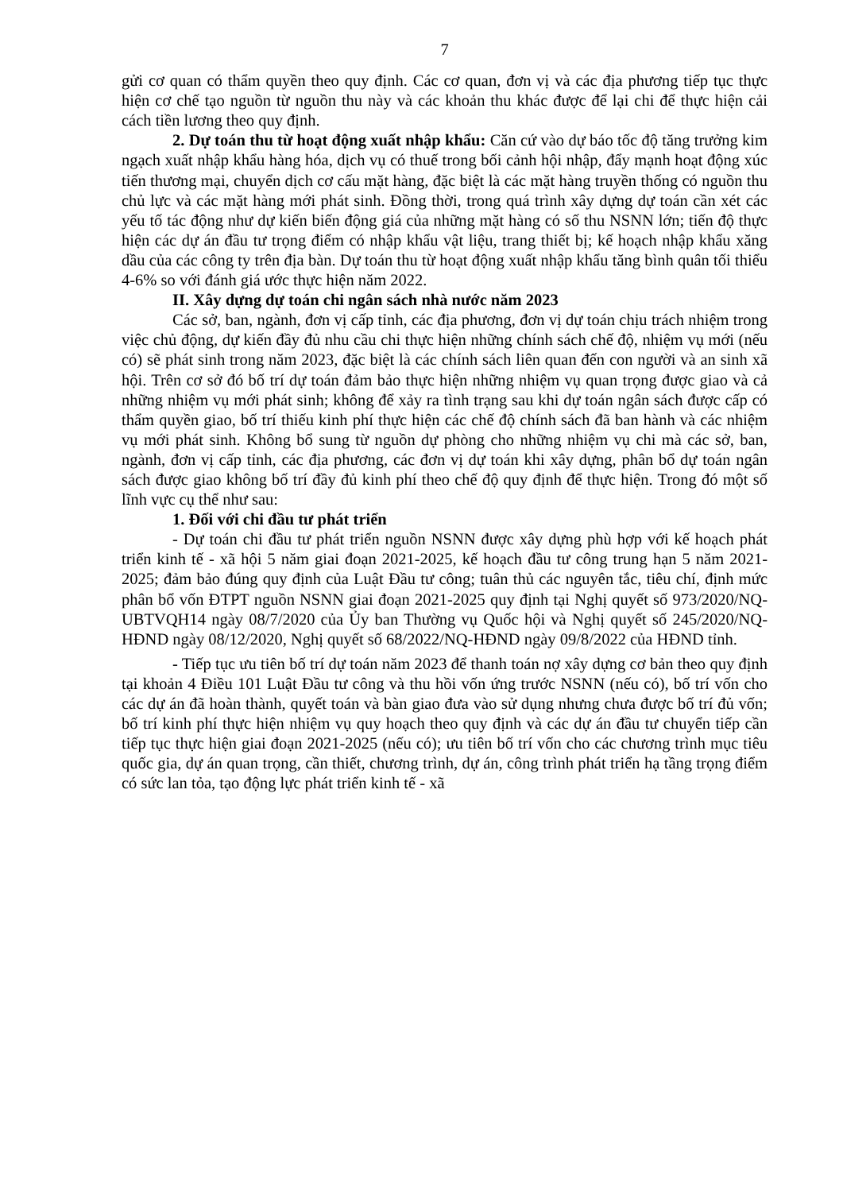7
gửi cơ quan có thẩm quyền theo quy định. Các cơ quan, đơn vị và các địa phương tiếp tục thực hiện cơ chế tạo nguồn từ nguồn thu này và các khoản thu khác được để lại chi để thực hiện cải cách tiền lương theo quy định.
2. Dự toán thu từ hoạt động xuất nhập khẩu: Căn cứ vào dự báo tốc độ tăng trưởng kim ngạch xuất nhập khẩu hàng hóa, dịch vụ có thuế trong bối cảnh hội nhập, đẩy mạnh hoạt động xúc tiến thương mại, chuyển dịch cơ cấu mặt hàng, đặc biệt là các mặt hàng truyền thống có nguồn thu chủ lực và các mặt hàng mới phát sinh. Đồng thời, trong quá trình xây dựng dự toán cần xét các yếu tố tác động như dự kiến biến động giá của những mặt hàng có số thu NSNN lớn; tiến độ thực hiện các dự án đầu tư trọng điểm có nhập khẩu vật liệu, trang thiết bị; kế hoạch nhập khẩu xăng dầu của các công ty trên địa bàn. Dự toán thu từ hoạt động xuất nhập khẩu tăng bình quân tối thiểu 4-6% so với đánh giá ước thực hiện năm 2022.
II. Xây dựng dự toán chi ngân sách nhà nước năm 2023
Các sở, ban, ngành, đơn vị cấp tỉnh, các địa phương, đơn vị dự toán chịu trách nhiệm trong việc chủ động, dự kiến đầy đủ nhu cầu chi thực hiện những chính sách chế độ, nhiệm vụ mới (nếu có) sẽ phát sinh trong năm 2023, đặc biệt là các chính sách liên quan đến con người và an sinh xã hội. Trên cơ sở đó bố trí dự toán đảm bảo thực hiện những nhiệm vụ quan trọng được giao và cả những nhiệm vụ mới phát sinh; không để xảy ra tình trạng sau khi dự toán ngân sách được cấp có thẩm quyền giao, bố trí thiếu kinh phí thực hiện các chế độ chính sách đã ban hành và các nhiệm vụ mới phát sinh. Không bổ sung từ nguồn dự phòng cho những nhiệm vụ chi mà các sở, ban, ngành, đơn vị cấp tỉnh, các địa phương, các đơn vị dự toán khi xây dựng, phân bổ dự toán ngân sách được giao không bố trí đầy đủ kinh phí theo chế độ quy định để thực hiện. Trong đó một số lĩnh vực cụ thể như sau:
1. Đối với chi đầu tư phát triển
- Dự toán chi đầu tư phát triển nguồn NSNN được xây dựng phù hợp với kế hoạch phát triển kinh tế - xã hội 5 năm giai đoạn 2021-2025, kế hoạch đầu tư công trung hạn 5 năm 2021-2025; đảm bảo đúng quy định của Luật Đầu tư công; tuân thủ các nguyên tắc, tiêu chí, định mức phân bổ vốn ĐTPT nguồn NSNN giai đoạn 2021-2025 quy định tại Nghị quyết số 973/2020/NQ-UBTVQH14 ngày 08/7/2020 của Ủy ban Thường vụ Quốc hội và Nghị quyết số 245/2020/NQ-HĐND ngày 08/12/2020, Nghị quyết số 68/2022/NQ-HĐND ngày 09/8/2022 của HĐND tỉnh.
- Tiếp tục ưu tiên bố trí dự toán năm 2023 để thanh toán nợ xây dựng cơ bản theo quy định tại khoản 4 Điều 101 Luật Đầu tư công và thu hồi vốn ứng trước NSNN (nếu có), bố trí vốn cho các dự án đã hoàn thành, quyết toán và bàn giao đưa vào sử dụng nhưng chưa được bố trí đủ vốn; bố trí kinh phí thực hiện nhiệm vụ quy hoạch theo quy định và các dự án đầu tư chuyển tiếp cần tiếp tục thực hiện giai đoạn 2021-2025 (nếu có); ưu tiên bố trí vốn cho các chương trình mục tiêu quốc gia, dự án quan trọng, cần thiết, chương trình, dự án, công trình phát triển hạ tầng trọng điểm có sức lan tỏa, tạo động lực phát triển kinh tế - xã